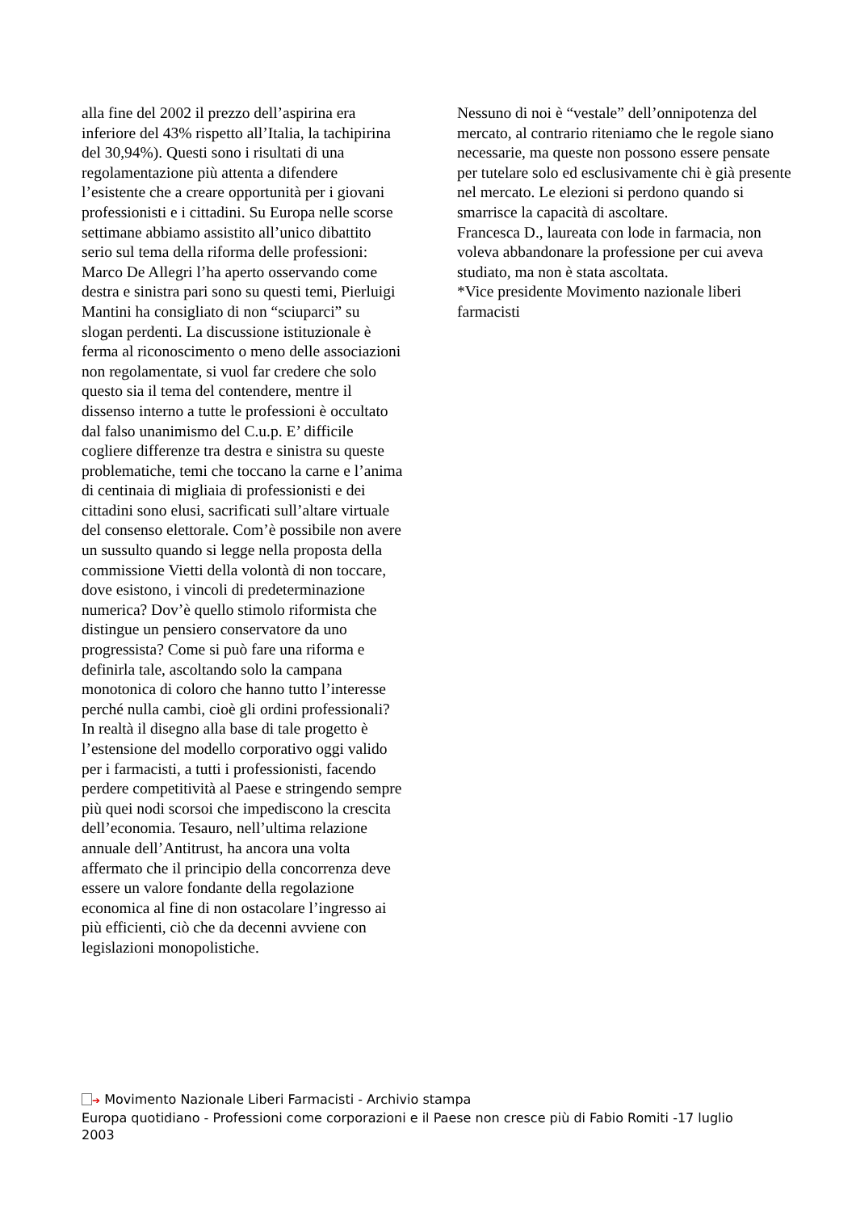alla fine del 2002 il prezzo dell’aspirina era inferiore del 43% rispetto all’Italia, la tachipirina del 30,94%). Questi sono i risultati di una regolamentazione più attenta a difendere l’esistente che a creare opportunità per i giovani professionisti e i cittadini. Su Europa nelle scorse settimane abbiamo assistito all’unico dibattito serio sul tema della riforma delle professioni: Marco De Allegri l’ha aperto osservando come destra e sinistra pari sono su questi temi, Pierluigi Mantini ha consigliato di non “sciuparci” su slogan perdenti. La discussione istituzionale è ferma al riconoscimento o meno delle associazioni non regolamentate, si vuol far credere che solo questo sia il tema del contendere, mentre il dissenso interno a tutte le professioni è occultato dal falso unanimismo del C.u.p. E’ difficile cogliere differenze tra destra e sinistra su queste problematiche, temi che toccano la carne e l’anima di centinaia di migliaia di professionisti e dei cittadini sono elusi, sacrificati sull’altare virtuale del consenso elettorale. Com’è possibile non avere un sussulto quando si legge nella proposta della commissione Vietti della volontà di non toccare, dove esistono, i vincoli di predeterminazione numerica? Dov’è quello stimolo riformista che distingue un pensiero conservatore da uno progressista? Come si può fare una riforma e definirla tale, ascoltando solo la campana monotonica di coloro che hanno tutto l’interesse perché nulla cambi, cioè gli ordini professionali? In realtà il disegno alla base di tale progetto è l’estensione del modello corporativo oggi valido per i farmacisti, a tutti i professionisti, facendo perdere competitività al Paese e stringendo sempre più quei nodi scorsoi che impediscono la crescita dell’economia. Tesauro, nell’ultima relazione annuale dell’Antitrust, ha ancora una volta affermato che il principio della concorrenza deve essere un valore fondante della regolazione economica al fine di non ostacolare l’ingresso ai più efficienti, ciò che da decenni avviene con legislazioni monopolistiche.
Nessuno di noi è “vestale” dell’onnipotenza del mercato, al contrario riteniamo che le regole siano necessarie, ma queste non possono essere pensate per tutelare solo ed esclusivamente chi è già presente nel mercato. Le elezioni si perdono quando si smarrisce la capacità di ascoltare.
Francesca D., laureata con lode in farmacia, non voleva abbandonare la professione per cui aveva studiato, ma non è stata ascoltata.
*Vice presidente Movimento nazionale liberi farmacisti
➔ Movimento Nazionale Liberi Farmacisti - Archivio stampa
Europa quotidiano - Professioni come corporazioni e il Paese non cresce più di Fabio Romiti -17 luglio 2003